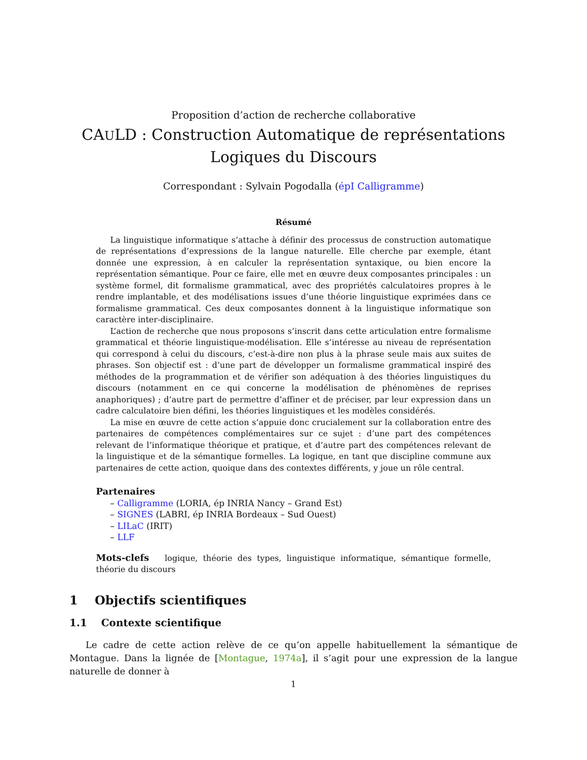Proposition d’action de recherche collaborative
CAULD : Construction Automatique de représentations
Logiques du Discours
Correspondant : Sylvain Pogodalla (épI Calligramme)
Résumé
La linguistique informatique s’attache à définir des processus de construction automatique de représentations d’expressions de la langue naturelle. Elle cherche par exemple, étant donnée une expression, à en calculer la représentation syntaxique, ou bien encore la représentation sémantique. Pour ce faire, elle met en œuvre deux composantes principales : un système formel, dit formalisme grammatical, avec des propriétés calculatoires propres à le rendre implantable, et des modélisations issues d’une théorie linguistique exprimées dans ce formalisme grammatical. Ces deux composantes donnent à la linguistique informatique son caractère inter-disciplinaire.
L’action de recherche que nous proposons s’inscrit dans cette articulation entre formalisme grammatical et théorie linguistique-modélisation. Elle s’intéresse au niveau de représentation qui correspond à celui du discours, c’est-à-dire non plus à la phrase seule mais aux suites de phrases. Son objectif est : d’une part de développer un formalisme grammatical inspiré des méthodes de la programmation et de vérifier son adéquation à des théories linguistiques du discours (notamment en ce qui concerne la modélisation de phénomènes de reprises anaphoriques) ; d’autre part de permettre d’affiner et de préciser, par leur expression dans un cadre calculatoire bien défini, les théories linguistiques et les modèles considérés.
La mise en œuvre de cette action s’appuie donc crucialement sur la collaboration entre des partenaires de compétences complémentaires sur ce sujet : d’une part des compétences relevant de l’informatique théorique et pratique, et d’autre part des compétences relevant de la linguistique et de la sémantique formelles. La logique, en tant que discipline commune aux partenaires de cette action, quoique dans des contextes différents, y joue un rôle central.
Partenaires
– Calligramme (LORIA, ép INRIA Nancy – Grand Est)
– SIGNES (LABRI, ép INRIA Bordeaux – Sud Ouest)
– LILaC (IRIT)
– LLF
Mots-clefs logique, théorie des types, linguistique informatique, sémantique formelle, théorie du discours
1 Objectifs scientifiques
1.1 Contexte scientifique
Le cadre de cette action relève de ce qu’on appelle habituellement la sémantique de Montague. Dans la lignée de [Montague, 1974a], il s’agit pour une expression de la langue naturelle de donner à
1